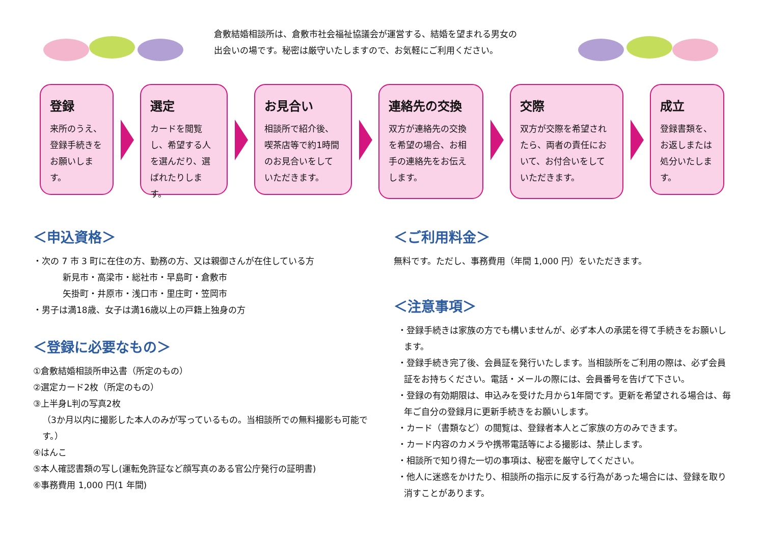倉敷結婚相談所は、倉敷市社会福祉協議会が運営する、結婚を望まれる男女の
出会いの場です。秘密は厳守いたしますので、お気軽にご利用ください。
登録
来所のうえ、登録手続きをお願いします。
選定
カードを閲覧し、希望する人を選んだり、選ばれたりします。
お見合い
相談所で紹介後、喫茶店等で約1時間のお見合いをしていただきます。
連絡先の交換
双方が連絡先の交換を希望の場合、お相手の連絡先をお伝えします。
交際
双方が交際を希望されたら、両者の責任において、お付合いをしていただきます。
成立
登録書類を、お返しまたは処分いたします。
＜申込資格＞
・次の 7 市 3 町に在住の方、勤務の方、又は親御さんが在住している方
新見市・高梁市・総社市・早島町・倉敷市
矢掛町・井原市・浅口市・里庄町・笠岡市
・男子は満18歳、女子は満16歳以上の戸籍上独身の方
＜登録に必要なもの＞
①倉敷結婚相談所申込書（所定のもの）
②選定カード2枚（所定のもの）
③上半身L判の写真2枚
（3か月以内に撮影した本人のみが写っているもの。当相談所での無料撮影も可能です。）
④はんこ
⑤本人確認書類の写し(運転免許証など顔写真のある官公庁発行の証明書)
⑥事務費用 1,000 円(1 年間)
＜ご利用料金＞
無料です。ただし、事務費用（年間 1,000 円）をいただきます。
＜注意事項＞
・登録手続きは家族の方でも構いませんが、必ず本人の承諾を得て手続きをお願いします。
・登録手続き完了後、会員証を発行いたします。当相談所をご利用の際は、必ず会員証をお持ちください。電話・メールの際には、会員番号を告げて下さい。
・登録の有効期限は、申込みを受けた月から1年間です。更新を希望される場合は、毎年ご自分の登録月に更新手続きをお願いします。
・カード（書類など）の閲覧は、登録者本人とご家族の方のみできます。
・カード内容のカメラや携帯電話等による撮影は、禁止します。
・相談所で知り得た一切の事項は、秘密を厳守してください。
・他人に迷惑をかけたり、相談所の指示に反する行為があった場合には、登録を取り消すことがあります。